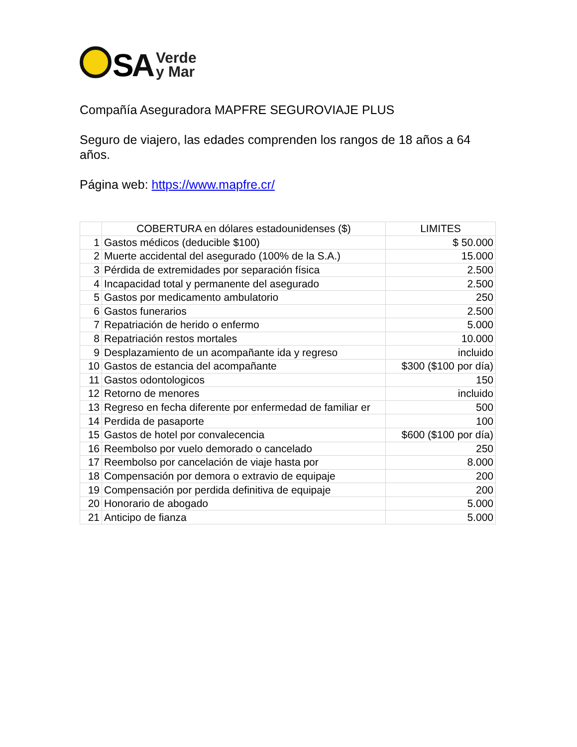SA
Verde
y Mar
Compañía Aseguradora MAPFRE SEGUROVIAJE PLUS
Seguro de viajero, las edades comprenden los rangos de 18 años a 64 años.
Página web: https://www.mapfre.cr/
| | COBERTURA en dólares estadounidenses ($) | LIMITES |
| --- | --- | --- |
| 1 | Gastos médicos (deducible $100) | $ 50.000 |
| 2 | Muerte accidental del asegurado (100% de la S.A.) | 15.000 |
| 3 | Pérdida de extremidades por separación física | 2.500 |
| 4 | Incapacidad total y permanente del asegurado | 2.500 |
| 5 | Gastos por medicamento ambulatorio | 250 |
| 6 | Gastos funerarios | 2.500 |
| 7 | Repatriación de herido o enfermo | 5.000 |
| 8 | Repatriación restos mortales | 10.000 |
| 9 | Desplazamiento de un acompañante ida y regreso | incluido |
| 10 | Gastos de estancia del acompañante | $300 ($100 por día) |
| 11 | Gastos odontologicos | 150 |
| 12 | Retorno de menores | incluido |
| 13 | Regreso en fecha diferente por enfermedad de familiar er | 500 |
| 14 | Perdida de pasaporte | 100 |
| 15 | Gastos de hotel por convalecencia | $600 ($100 por día) |
| 16 | Reembolso por vuelo demorado o cancelado | 250 |
| 17 | Reembolso por cancelación de viaje hasta por | 8.000 |
| 18 | Compensación por demora o extravio de equipaje | 200 |
| 19 | Compensación por perdida definitiva de equipaje | 200 |
| 20 | Honorario de abogado | 5.000 |
| 21 | Anticipo de fianza | 5.000 |